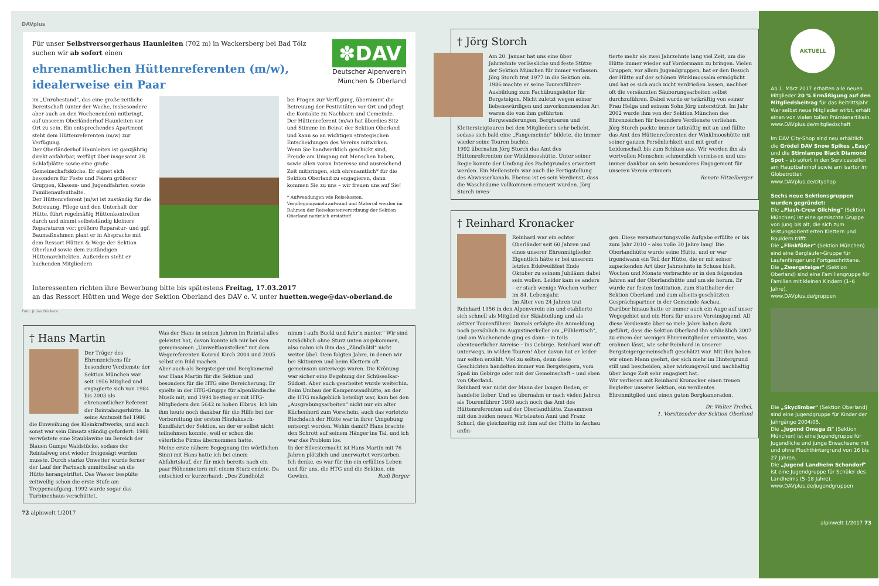DAVplus
Für unser Selbstversorgerhaus Haunleiten (702 m) in Wackersberg bei Bad Tölz
suchen wir ab sofort einen
ehrenamtlichen Hüttenreferenten (m/w),
idealerweise ein Paar
✽DAV
Deutscher Alpenverein
München & Oberland
im „Unruhestand", das eine große zeitliche Bereitschaft (unter der Woche, insbesondere aber auch an den Wochenenden) mitbringt, auf unserem Oberländerhof Haunleiten vor Ort zu sein. Ein entsprechendes Apartment steht dem Hüttenreferenten (m/w) zur Verfügung.
Der Oberländerhof Haunleiten ist ganzjährig direkt anfahrbar, verfügt über insgesamt 28 Schlafplätze sowie eine große Gemeinschaftsküche. Er eignet sich besonders für Feste und Feiern größerer Gruppen, Klassen- und Jugendfahrten sowie Familienaufenthalte.
Der Hüttenreferent (m/w) ist zuständig für die Betreuung, Pflege und den Unterhalt der Hütte, führt regelmäßig Hüttenkontrollen durch und nimmt selbstständig kleinere Reparaturen vor; größere Reparatur- und ggf. Baumaßnahmen plant er in Absprache mit dem Ressort Hütten & Wege der Sektion Oberland sowie dem zuständigen Hüttenarchitekten. Außerdem steht er buchenden Mitgliedern
bei Fragen zur Verfügung, übernimmt die Betreuung der Festivitäten vor Ort und pflegt die Kontakte zu Nachbarn und Gemeinde.
Der Hüttenreferent (m/w) hat überdies Sitz und Stimme im Beirat der Sektion Oberland und kann so an wichtigen strategischen Entscheidungen des Vereins mitwirken.
Wenn Sie handwerklich geschickt sind, Freude am Umgang mit Menschen haben, sowie allen voran Interesse und ausreichend Zeit mitbringen, sich ehrenamtlich* für die Sektion Oberland zu engagieren, dann kommen Sie zu uns – wir freuen uns auf Sie!
* Aufwendungen wie Reisekosten, Verpflegungsmehraufwand und Material werden im Rahmen der Reisekostenverordnung der Sektion Oberland natürlich erstattet!
Interessenten richten ihre Bewerbung bitte bis spätestens Freitag, 17.03.2017
an das Ressort Hütten und Wege der Sektion Oberland des DAV e. V. unter huetten.wege@dav-oberland.de
Foto: Julian Bückers
† Hans Martin
Der Träger des Ehrenzeichens für besondere Verdienste der Sektion München war seit 1956 Mitglied und engagierte sich von 1984 bis 2003 als ehrenamtlicher Referent der Reintalangerhütte. In seine Amtszeit fiel 1986 die Einweihung des Kleinkraftwerks, und auch sonst war sein Einsatz ständig gefordert: 1988 verwüstete eine Staublawine im Bereich der Blauen Gumpe Waldstücke, sodass der Reintalweg erst wieder freigesägt werden musste. Durch starke Unwetter wurde ferner der Lauf der Partnach unmittelbar an die Hütte herangetriftet. Das Wasser bespülte zeitweilig schon die erste Stufe am Treppenaufgang. 1992 wurde sogar das Turbinenhaus verschüttet.
Was der Hans in seinen Jahren im Reintal alles geleistet hat, davon konnte ich mir bei den gemeinsamen „Umweltbaustellen" mit dem Wegereferenten Konrad Kirch 2004 und 2005 selbst ein Bild machen.
Aber auch als Bergsteiger und Bergkamerad war Hans Martin für die Sektion und besonders für die HTG eine Bereicherung. Er spielte in der HTG-Gruppe für alpenländische Musik mit, und 1994 bestieg er mit HTG-Mitgliedern den 5642 m hohen Elbrus. Ich bin ihm heute noch dankbar für die Hilfe bei der Vorbereitung der ersten Hindukusch-Kundfahrt der Sektion, an der er selbst nicht teilnehmen konnte, weil er schon die väterliche Firma übernommen hatte.
Meine erste nähere Begegnung (im wörtlichen Sinn) mit Hans hatte ich bei einem Abfahrtslauf, der für mich bereits nach ein paar Höhenmetern mit einem Sturz endete. Da entschied er kurzerhand: „Des Zündhölzl
nimm i aufn Buckl und fahr'n nunter." Wir sind tatsächlich ohne Sturz unten angekommen, also nahm ich ihm das „Zündhölzl" nicht weiter übel. Dem folgten Jahre, in denen wir bei Skitouren und beim Klettern oft gemeinsam unterwegs waren. Die Krönung war sicher eine Begehung der Schüsselkar-Südost. Aber auch gearbeitet wurde weiterhin. Beim Umbau der Kampenwandhütte, an der die HTG maßgeblich beteiligt war, kam bei den „Ausgrabungsarbeiten" nicht nur ein alter Küchenherd zum Vorschein, auch das vorletzte Blechdach der Hütte war in ihrer Umgebung entsorgt worden. Wohin damit? Hans brachte den Schrott auf seinem Hänger ins Tal, und ich war das Problem los.
In der Silvesternacht ist Hans Martin mit 76 Jahren plötzlich und unerwartet verstorben. Ich denke, es war für ihn ein erfülltes Leben und für uns, die HTG und die Sektion, ein Gewinn. Rudi Berger
72 alpinwelt 1/2017
† Jörg Storch
Am 20. Januar hat uns eine über Jahrzehnte verlässliche und feste Stütze der Sektion München für immer verlassen.
Jörg Storch trat 1977 in die Sektion ein. 1986 machte er seine Tourenführer-Ausbildung zum Fachübungsleiter für Bergsteigen. Nicht zuletzt wegen seiner liebenswürdigen und zuvorkommenden Art waren die von ihm geführten Bergwanderungen, Bergtouren und Klettersteigtouren bei den Mitgliedern sehr beliebt, sodass sich bald eine „Fangemeinde" bildete, die immer wieder seine Touren buchte.
1992 übernahm Jörg Storch das Amt des Hüttenreferenten der Winklmooshütte. Unter seiner Regie konnte der Umfang des Pachtgrundes erweitert werden. Ein Meilenstein war auch die Fertigstellung des Abwasserkanals. Ebenso ist es sein Verdienst, dass die Waschräume vollkommen erneuert wurden. Jörg Storch inves-
tierte mehr als zwei Jahrzehnte lang viel Zeit, um die Hütte immer wieder auf Vordermann zu bringen. Vielen Gruppen, vor allem Jugendgruppen, hat er den Besuch der Hütte auf der schönen Winklmoosalm ermöglicht und hat es sich auch nicht verdrießen lassen, nachher oft die versäumten Säuberungsarbeiten selbst durchzuführen. Dabei wurde er tatkräftig von seiner Frau Helga und seinem Sohn Jörg unterstützt. Im Jahr 2002 wurde ihm von der Sektion München das Ehrenzeichen für besondere Verdienste verliehen.
Jörg Storch packte immer tatkräftig mit an und füllte das Amt des Hüttenreferenten der Winklmooshütte mit seiner ganzen Persönlichkeit und mit großer Leidenschaft bis zum Schluss aus. Wir werden ihn als wertvollen Menschen schmerzlich vermissen und uns immer dankbar an sein besonderes Engagement für unseren Verein erinnern.
Renate Hitzelberger
† Reinhard Kronacker
Reinhard war ein echter Oberländer seit 60 Jahren und eines unserer Ehrenmitglieder. Eigentlich hätte er bei unserem letzten Edelweißfest Ende Oktober zu seinem Jubiläum dabei sein wollen. Leider kam es anders – er starb wenige Wochen vorher im 84. Lebensjahr.
Im Alter von 24 Jahren trat Reinhard 1956 in den Alpenverein ein und etablierte sich schnell als Mitglied der Skiabteilung und als aktiver Tourenführer. Damals erfolgte die Anmeldung noch persönlich im Augustinerkeller am „Fühlertisch", und am Wochenende ging es dann – in teils abenteuerlicher Anreise – ins Gebirge. Reinhard war oft unterwegs, in wilden Touren! Aber davon hat er leider nur selten erzählt. Viel zu selten, denn diese Geschichten handelten immer von Bergsteigern, vom Spaß im Gebirge oder mit der Gemeinschaft – und eben von Oberland.
Reinhard war nicht der Mann der langen Reden, er handelte lieber. Und so übernahm er nach vielen Jahren als Tourenführer 1980 auch noch das Amt des Hüttenreferenten auf der Oberlandhütte. Zusammen mit den beiden neuen Wirtsleuten Anni und Franz Schurl, die gleichzeitig mit ihm auf der Hütte in Aschau anfin-
gen. Diese verantwortungsvolle Aufgabe erfüllte er bis zum Jahr 2010 – also volle 30 Jahre lang! Die Oberlandhütte wurde seine Hütte, und er war irgendwann ein Teil der Hütte, die er mit seiner zupackenden Art über Jahrzehnte in Schuss hielt. Wochen und Monate verbrachte er in den folgenden Jahren auf der Oberlandhütte und um sie herum. Er wurde zur festen Institution, zum Statthalter der Sektion Oberland und zum allseits geschätzten Gesprächspartner in der Gemeinde Aschau.
Darüber hinaus hatte er immer auch ein Auge auf unser Wegegebiet und ein Herz für unsere Vereinsjugend. All diese Verdienste über so viele Jahre haben dazu geführt, dass die Sektion Oberland ihn schließlich 2007 zu einem der wenigen Ehrenmitglieder ernannte, was erahnen lässt, wie sehr Reinhard in unserer Bergsteigergemeinschaft geschätzt war. Mit ihm haben wir einen Mann geehrt, der sich mehr im Hintergrund still und bescheiden, aber wirkungsvoll und nachhaltig über lange Zeit sehr engagiert hat.
Wir verlieren mit Reinhard Kronacker einen treuen Begleiter unserer Sektion, ein verdientes Ehrenmitglied und einen guten Bergkameraden.
Dr. Walter Treibel,
1. Vorsitzender der Sektion Oberland
AKTUELL
Ab 1. März 2017 erhalten alle neuen Mitglieder 20 % Ermäßigung auf den Mitgliedsbeitrag für das Beitrittsjahr. Wer selbst neue Mitglieder wirbt, erhält einen von vielen tollen Prämienartikeln.
www.DAVplus.de/mitgliedschaft
Im DAV City-Shop sind neu erhältlich die Grödel DAV Snow Spikes „Easy" und die Stirnlampe Black Diamond Spot – ab sofort in den Servicestellen am Hauptbahnhof sowie am Isartor im Globetrotter.
www.DAVplus.de/cityshop
Sechs neue Sektionsgruppen wurden gegründet:
Die „Flash-Crew Gilching" (Sektion München) ist eine gemischte Gruppe von jung bis alt, die sich zum leistungsorientierten Klettern und Bouldern trifft.
Die „Flinkfüßer" (Sektion München) sind eine Bergläufer-Gruppe für Laufanfänger und Fortgeschrittene.
Die „Zwergsteiger" (Sektion Oberland) sind eine Familiengruppe für Familien mit kleinen Kindern (1–6 Jahre).
www.DAVplus.de/gruppen
Die „Skyclimber" (Sektion Oberland) sind eine Jugendgruppe für Kinder der Jahrgänge 2004/05.
Die „Jugend Omega Ω" (Sektion München) ist eine Jugendgruppe für Jugendliche und junge Erwachsene mit und ohne Fluchthintergrund von 16 bis 27 Jahren.
Die „Jugend Landheim Schondorf" ist eine Jugendgruppe für Schüler des Landheims (5–18 Jahre).
www.DAVplus.de/jugendgruppen
alpinwelt 1/2017 73